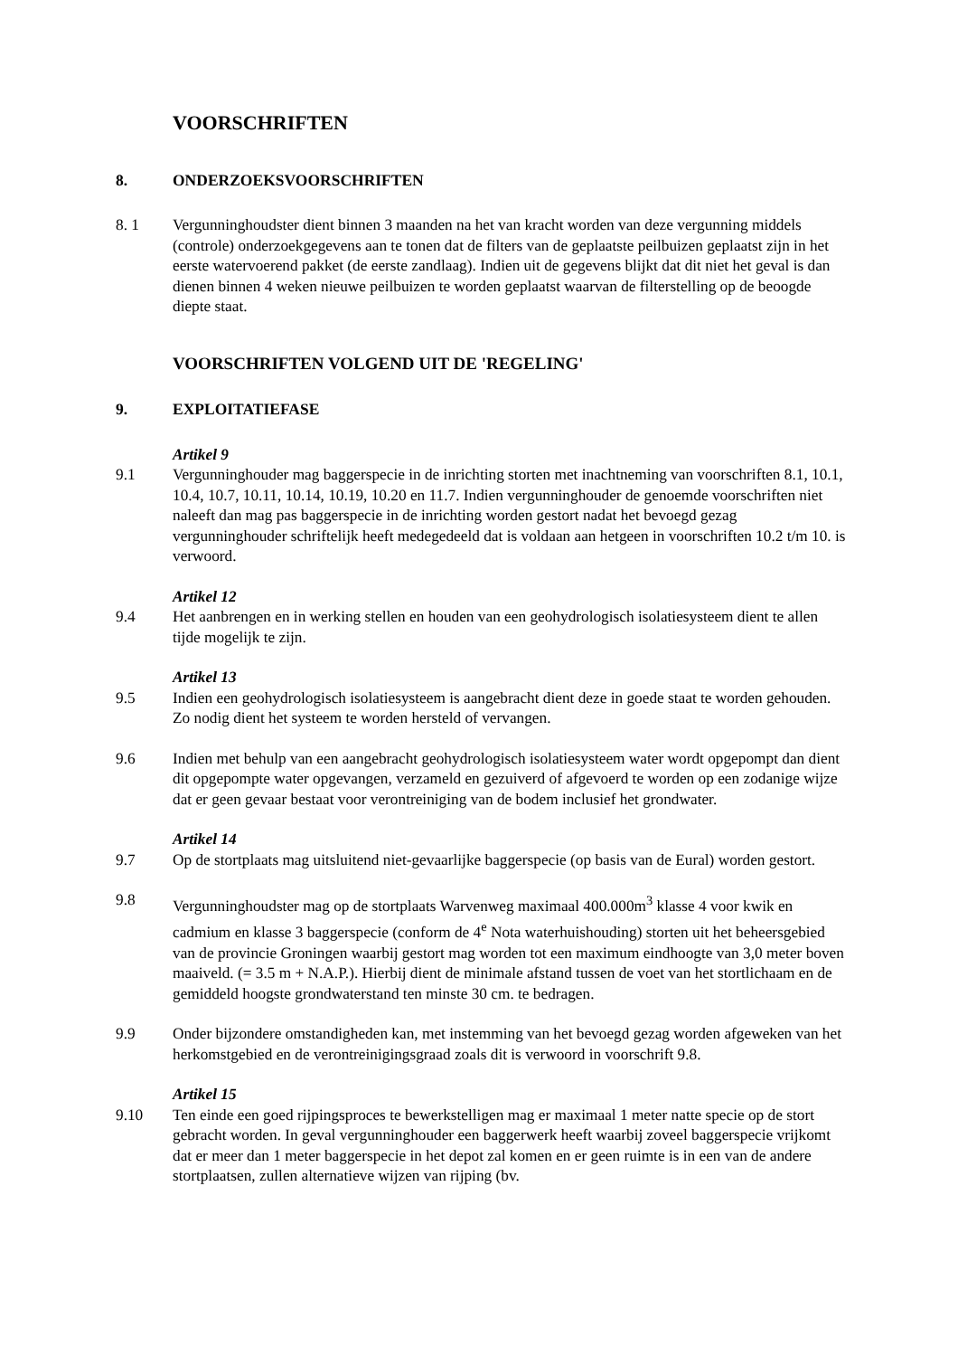VOORSCHRIFTEN
8. ONDERZOEKSVOORSCHRIFTEN
8. 1 Vergunninghoudster dient binnen 3 maanden na het van kracht worden van deze vergunning middels (controle) onderzoekgegevens aan te tonen dat de filters van de geplaatste peilbuizen geplaatst zijn in het eerste watervoerend pakket (de eerste zandlaag). Indien uit de gegevens blijkt dat dit niet het geval is dan dienen binnen 4 weken nieuwe peilbuizen te worden geplaatst waarvan de filterstelling op de beoogde diepte staat.
VOORSCHRIFTEN VOLGEND UIT DE 'REGELING'
9. EXPLOITATIEFASE
Artikel 9
9.1 Vergunninghouder mag baggerspecie in de inrichting storten met inachtneming van voorschriften 8.1, 10.1, 10.4, 10.7, 10.11, 10.14, 10.19, 10.20 en 11.7. Indien vergunninghouder de genoemde voorschriften niet naleeft dan mag pas baggerspecie in de inrichting worden gestort nadat het bevoegd gezag vergunninghouder schriftelijk heeft medegedeeld dat is voldaan aan hetgeen in voorschriften 10.2 t/m 10. is verwoord.
Artikel 12
9.4 Het aanbrengen en in werking stellen en houden van een geohydrologisch isolatiesysteem dient te allen tijde mogelijk te zijn.
Artikel 13
9.5 Indien een geohydrologisch isolatiesysteem is aangebracht dient deze in goede staat te worden gehouden. Zo nodig dient het systeem te worden hersteld of vervangen.
9.6 Indien met behulp van een aangebracht geohydrologisch isolatiesysteem water wordt opgepompt dan dient dit opgepompte water opgevangen, verzameld en gezuiverd of afgevoerd te worden op een zodanige wijze dat er geen gevaar bestaat voor verontreiniging van de bodem inclusief het grondwater.
Artikel 14
9.7 Op de stortplaats mag uitsluitend niet-gevaarlijke baggerspecie (op basis van de Eural) worden gestort.
9.8 Vergunninghoudster mag op de stortplaats Warvenweg maximaal 400.000m<sup>3</sup> klasse 4 voor kwik en cadmium en klasse 3 baggerspecie (conform de 4<sup>e</sup> Nota waterhuishouding) storten uit het beheersgebied van de provincie Groningen waarbij gestort mag worden tot een maximum eindhoogte van 3,0 meter boven maaiveld. (= 3.5 m + N.A.P.). Hierbij dient de minimale afstand tussen de voet van het stortlichaam en de gemiddeld hoogste grondwaterstand ten minste 30 cm. te bedragen.
9.9 Onder bijzondere omstandigheden kan, met instemming van het bevoegd gezag worden afgeweken van het herkomstgebied en de verontreinigingsgraad zoals dit is verwoord in voorschrift 9.8.
Artikel 15
9.10 Ten einde een goed rijpingsproces te bewerkstelligen mag er maximaal 1 meter natte specie op de stort gebracht worden. In geval vergunninghouder een baggerwerk heeft waarbij zoveel baggerspecie vrijkomt dat er meer dan 1 meter baggerspecie in het depot zal komen en er geen ruimte is in een van de andere stortplaatsen, zullen alternatieve wijzen van rijping (bv.